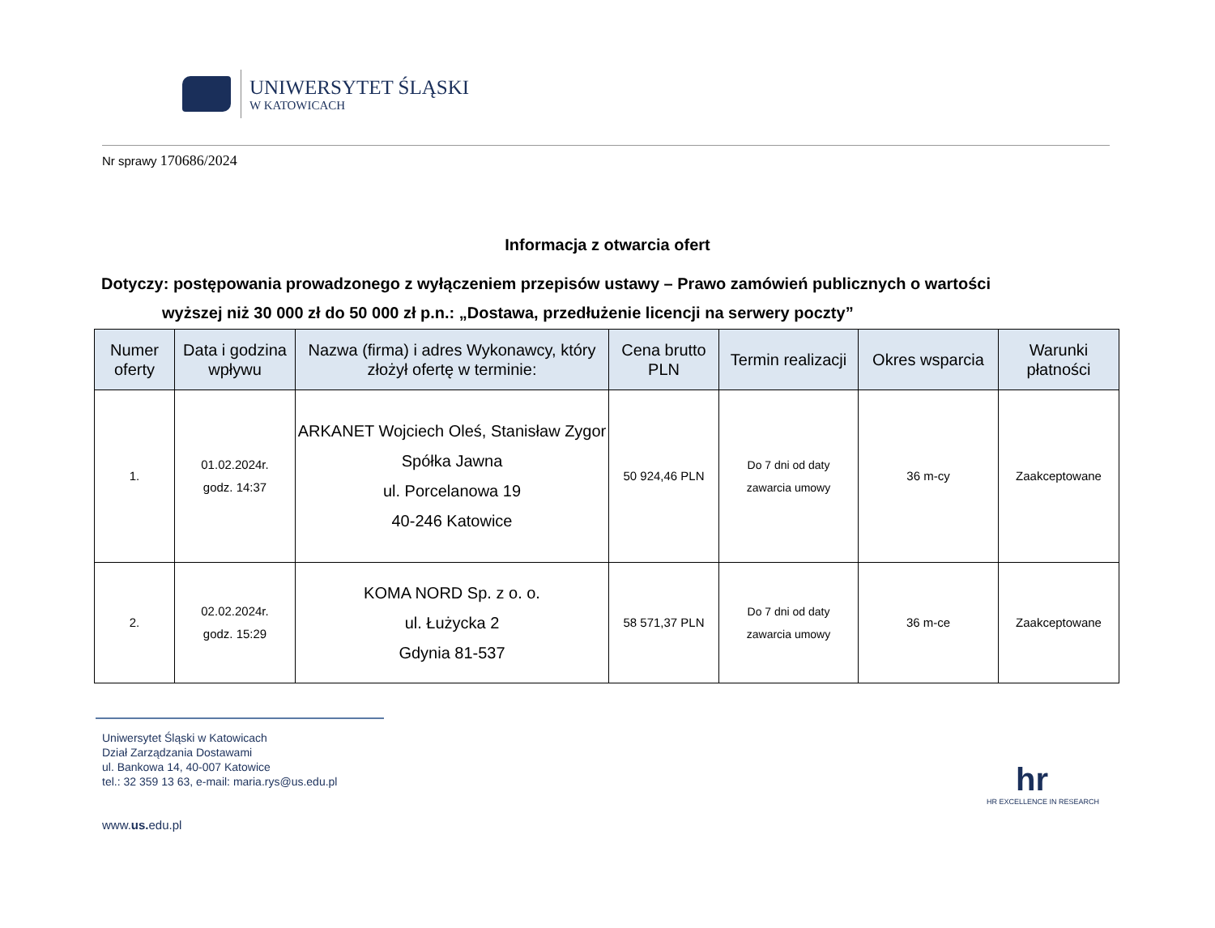UNIWERSYTET ŚLĄSKI
W KATOWICACH
Nr sprawy 170686/2024
Informacja z otwarcia ofert
Dotyczy: postępowania prowadzonego z wyłączeniem przepisów ustawy – Prawo zamówień publicznych o wartości
wyższej niż 30 000 zł do 50 000 zł p.n.: „Dostawa, przedłużenie licencji na serwery poczty”
| Numer oferty | Data i godzina wpływu | Nazwa (firma) i adres Wykonawcy, który złożył ofertę w terminie: | Cena brutto PLN | Termin realizacji | Okres wsparcia | Warunki płatności |
| --- | --- | --- | --- | --- | --- | --- |
| 1. | 01.02.2024r. godz. 14:37 | ARKANET Wojciech Oleś, Stanisław Zygor Spółka Jawna ul. Porcelanowa 19 40-246 Katowice | 50 924,46 PLN | Do 7 dni od daty zawarcia umowy | 36 m-cy | Zaakceptowane |
| 2. | 02.02.2024r. godz. 15:29 | KOMA NORD Sp. z o. o. ul. Łużycka 2 Gdynia 81-537 | 58 571,37 PLN | Do 7 dni od daty zawarcia umowy | 36 m-ce | Zaakceptowane |
Uniwersytet Śląski w Katowicach
Dział Zarządzania Dostawami
ul. Bankowa 14, 40-007 Katowice
tel.: 32 359 13 63, e-mail: maria.rys@us.edu.pl
www.us. edu.pl
hr
HR EXCELLENCE IN RESEARCH